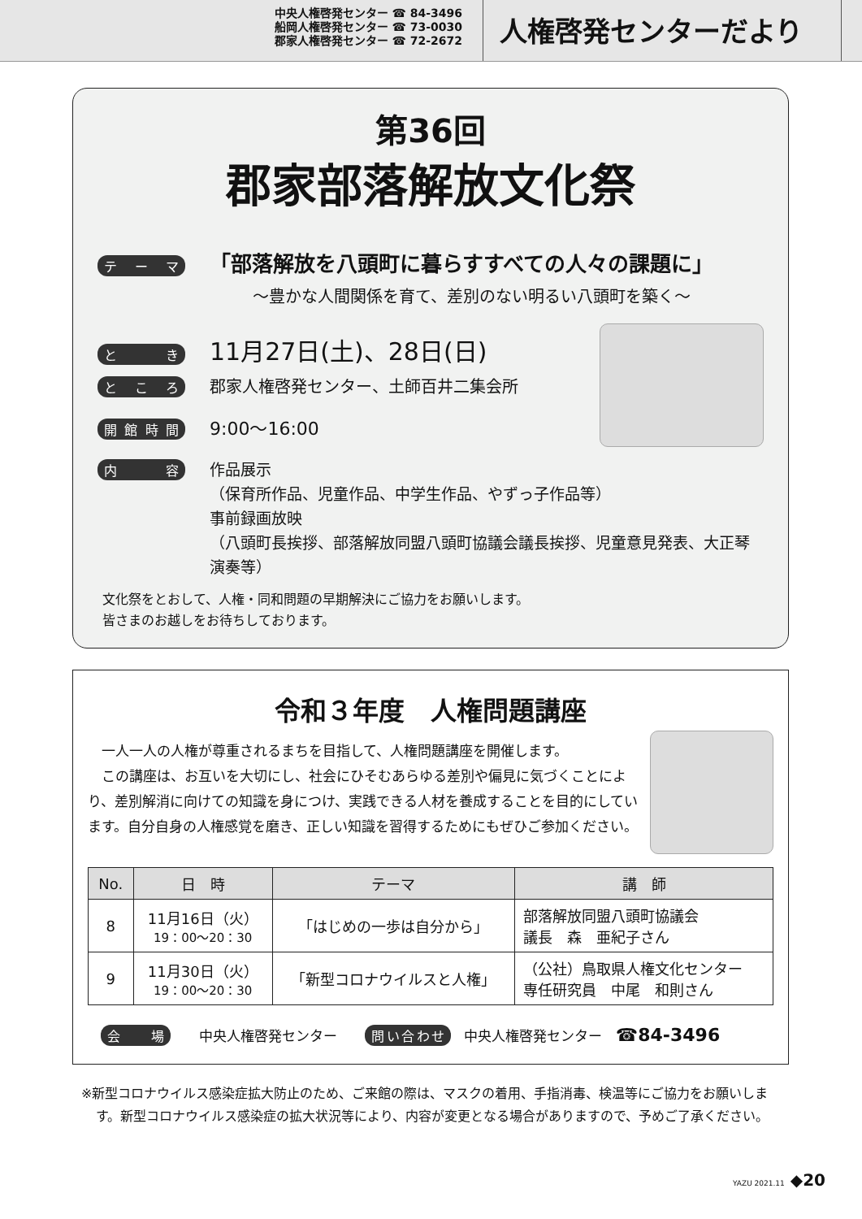中央人権啓発センター ☎ 84-3496
船岡人権啓発センター ☎ 73-0030
郡家人権啓発センター ☎ 72-2672
人権啓発センターだより
第36回
郡家部落解放文化祭
テーマ 「部落解放を八頭町に暮らすすべての人々の課題に」
～豊かな人間関係を育て、差別のない明るい八頭町を築く～
とき 11月27日(土)、28日(日)
ところ 郡家人権啓発センター、土師百井二集会所
開館時間 9:00～16:00
内容 作品展示
（保育所作品、児童作品、中学生作品、やずっ子作品等）
事前録画放映
（八頭町長挨拶、部落解放同盟八頭町協議会議長挨拶、児童意見発表、大正琴演奏等）
文化祭をとおして、人権・同和問題の早期解決にご協力をお願いします。
皆さまのお越しをお待ちしております。
令和３年度　人権問題講座
　一人一人の人権が尊重されるまちを目指して、人権問題講座を開催します。
　この講座は、お互いを大切にし、社会にひそむあらゆる差別や偏見に気づくことにより、差別解消に向けての知識を身につけ、実践できる人材を養成することを目的にしています。自分自身の人権感覚を磨き、正しい知識を習得するためにもぜひご参加ください。
| No. | 日 時 | テーマ | 講 師 |
| --- | --- | --- | --- |
| 8 | 11月16日（火） 19：00～20：30 | 「はじめの一歩は自分から」 | 部落解放同盟八頭町協議会 議長 森 亜紀子さん |
| 9 | 11月30日（火） 19：00～20：30 | 「新型コロナウイルスと人権」 | （公社）鳥取県人権文化センター 専任研究員 中尾 和則さん |
会場 中央人権啓発センター　　問い合わせ 中央人権啓発センター　☎84-3496
※新型コロナウイルス感染症拡大防止のため、ご来館の際は、マスクの着用、手指消毒、検温等にご協力をお願いします。新型コロナウイルス感染症の拡大状況等により、内容が変更となる場合がありますので、予めご了承ください。
YAZU 2021.11 ◆20